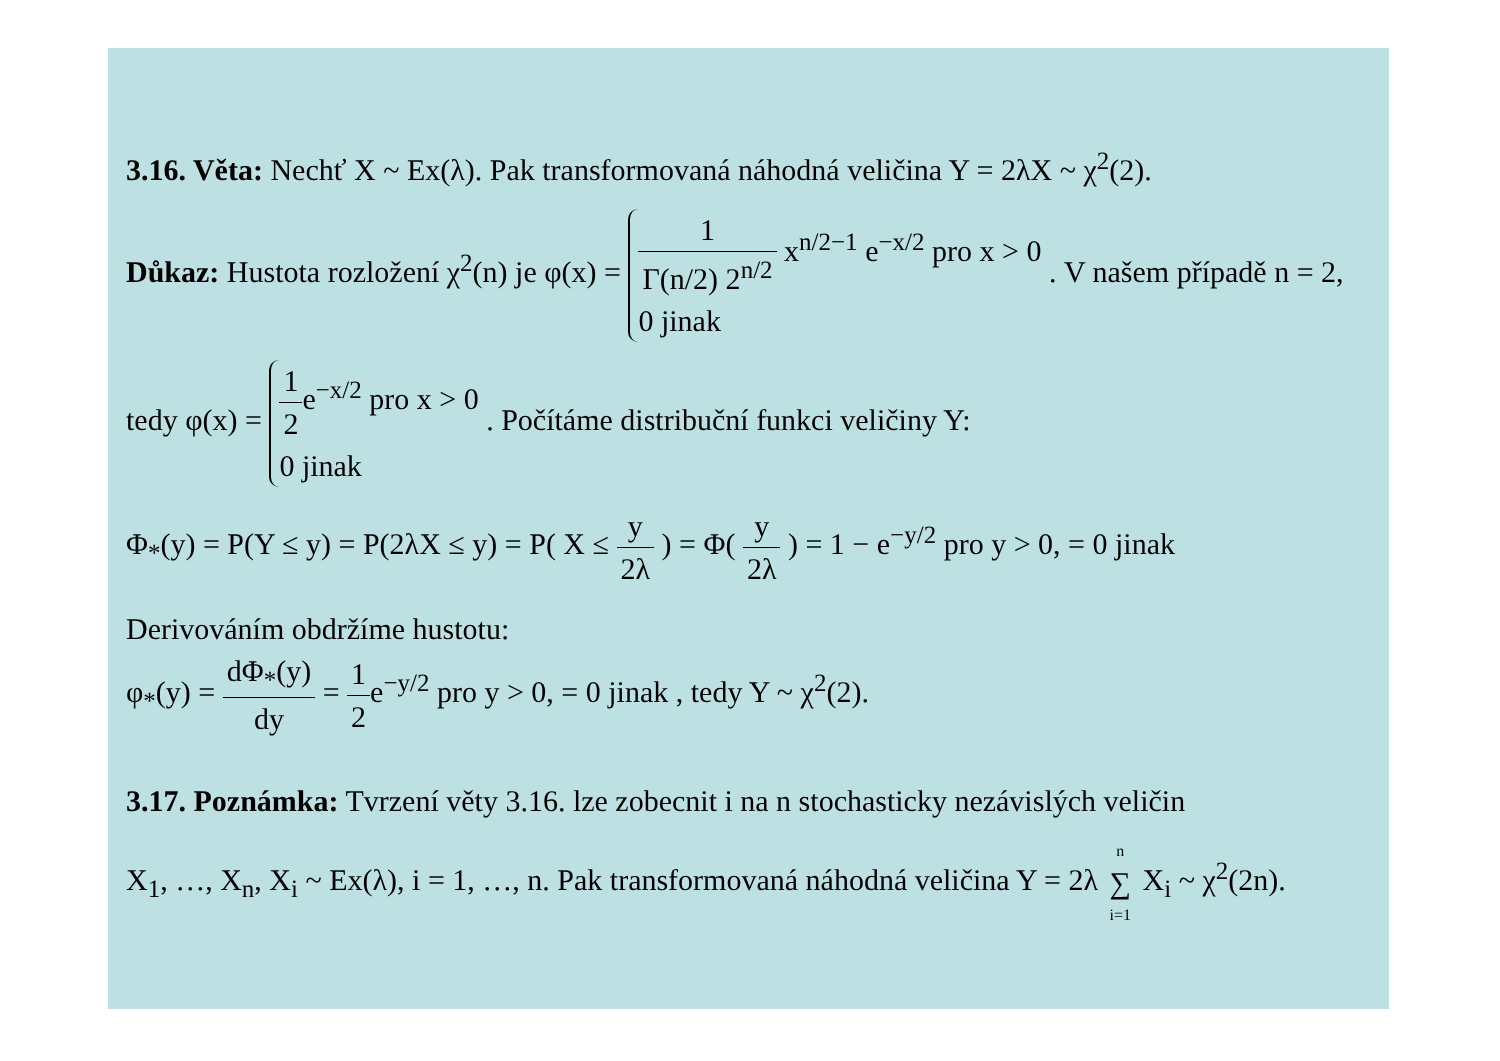3.16. Věta: Nechť X ~ Ex(λ). Pak transformovaná náhodná veličina Y = 2λX ~ χ<sup>2</sup>(2).
Důkaz: Hustota rozložení χ<sup>2</sup>(n) je φ(x) = 1 Γ(n/2) 2<sup>n/2</sup> x<sup>n/2−1</sup> e<sup>−x/2</sup> pro x > 0
0 jinak . V našem případě n = 2,
tedy φ(x) = 1 2e<sup>−x/2</sup> pro x > 0
0 jinak . Počítáme distribuční funkci veličiny Y:
Φ<sub>*</sub>(y) = P(Y ≤ y) = P(2λX ≤ y) = P( X ≤ y 2λ ) = Φ( y 2λ ) = 1 − e<sup>−y/2</sup> pro y > 0, = 0 jinak
Derivováním obdržíme hustotu:
φ<sub>*</sub>(y) = dΦ<sub>*</sub>(y) dy = 1 2e<sup>−y/2</sup> pro y > 0, = 0 jinak , tedy Y ~ χ<sup>2</sup>(2).
3.17. Poznámka: Tvrzení věty 3.16. lze zobecnit i na n stochasticky nezávislých veličin
X<sub>1</sub>, …, X<sub>n</sub>, X<sub>i</sub> ~ Ex(λ), i = 1, …, n. Pak transformovaná náhodná veličina Y = 2λ n ∑ i=1 X<sub>i</sub> ~ χ<sup>2</sup>(2n).